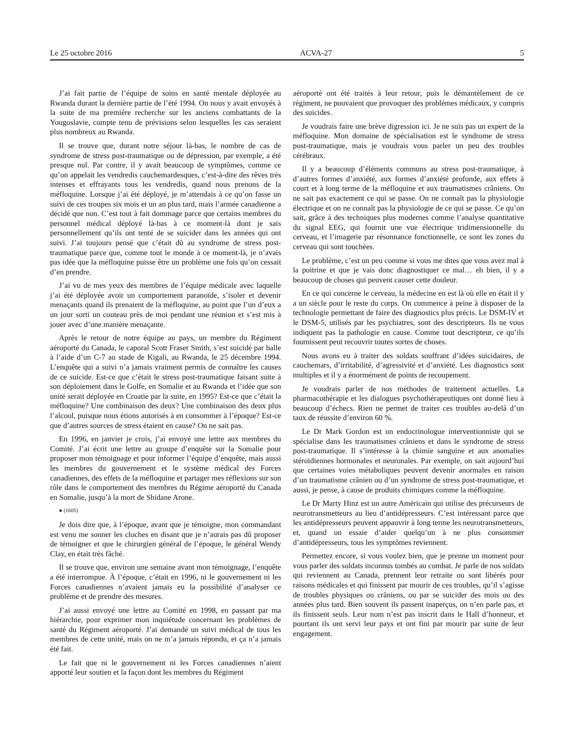Le 25 octobre 2016 ACVA-27 5
J’ai fait partie de l’équipe de soins en santé mentale déployée au Rwanda durant la dernière partie de l’été 1994. On nous y avait envoyés à la suite de ma première recherche sur les anciens combattants de la Yougoslavie, compte tenu de prévisions selon lesquelles les cas seraient plus nombreux au Rwanda.
Il se trouve que, durant notre séjour là-bas, le nombre de cas de syndrome de stress post-traumatique ou de dépression, par exemple, a été presque nul. Par contre, il y avait beaucoup de symptômes, comme ce qu’on appelait les vendredis cauchemardesques, c’est-à-dire des rêves très intenses et effrayants tous les vendredis, quand nous prenons de la méfloquine. Lorsque j’ai été déployé, je m’attendais à ce qu’on fasse un suivi de ces troupes six mois et un an plus tard, mais l’armée canadienne a décidé que non. C’est tout à fait dommage parce que certains membres du personnel médical déployé là-bas à ce moment-là dont je sais personnellement qu’ils ont tenté de se suicider dans les années qui ont suivi. J’ai toujours pensé que c’était dû au syndrome de stress post-traumatique parce que, comme tout le monde à ce moment-là, je n’avais pas idée que la méfloquine puisse être un problème une fois qu’on cessait d’en prendre.
J’ai vu de mes yeux des membres de l’équipe médicale avec laquelle j’ai été déployée avoir un comportement paranoïde, s’isoler et devenir menaçants quand ils prenaient de la méfloquine, au point que l’un d’eux a un jour sorti un couteau près de moi pendant une réunion et s’est mis à jouer avec d’une manière menaçante.
Après le retour de notre équipe au pays, un membre du Régiment aéroporté du Canada, le caporal Scott Fraser Smith, s’est suicidé par balle à l’aide d’un C-7 au stade de Kigali, au Rwanda, le 25 décembre 1994. L’enquête qui a suivi n’a jamais vraiment permis de connaître les causes de ce suicide. Est-ce que c’était le stress post-traumatique faisant suite à son déploiement dans le Golfe, en Somalie et au Rwanda et l’idée que son unité serait déployée en Croatie par la suite, en 1995? Est-ce que c’était la méfloquine? Une combinaison des deux? Une combinaison des deux plus l’alcool, puisque nous étions autorisés à en consommer à l’époque? Est-ce que d’autres sources de stress étaient en cause? On ne sait pas.
En 1996, en janvier je crois, j’ai envoyé une lettre aux membres du Comité. J’ai écrit une lettre au groupe d’enquête sur la Somalie pour proposer mon témoignage et pour informer l’équipe d’enquête, mais aussi les membres du gouvernement et le système médical des Forces canadiennes, des effets de la méfloquine et partager mes réflexions sur son rôle dans le comportement des membres du Régime aéroporté du Canada en Somalie, jusqu’à la mort de Shidane Arone.
● (1605)
Je dois dire que, à l’époque, avant que je témoigne, mon commandant est venu me sonner les cloches en disant que je n’aurais pas dû proposer de témoigner et que le chirurgien général de l’époque, le général Wendy Clay, en était très fâché.
Il se trouve que, environ une semaine avant mon témoignage, l’enquête a été interrompue. À l’époque, c’était en 1996, ni le gouvernement ni les Forces canadiennes n’avaient jamais eu la possibilité d’analyser ce problème et de prendre des mesures.
J’ai aussi envoyé une lettre au Comité en 1998, en passant par ma hiérarchie, pour exprimer mon inquiétude concernant les problèmes de santé du Régiment aéroporté. J’ai demandé un suivi médical de tous les membres de cette unité, mais on ne m’a jamais répondu, et ça n’a jamais été fait.
Le fait que ni le gouvernement ni les Forces canadiennes n’aient apporté leur soutien et la façon dont les membres du Régiment
aéroporté ont été traités à leur retour, puis le démantèlement de ce régiment, ne pouvaient que provoquer des problèmes médicaux, y compris des suicides.
Je voudrais faire une brève digression ici. Je ne suis pas un expert de la méfloquine. Mon domaine de spécialisation est le syndrome de stress post-traumatique, mais je voudrais vous parler un peu des troubles cérébraux.
Il y a beaucoup d’éléments communs au stress post-traumatique, à d’autres formes d’anxiété, aux formes d’anxiété profonde, aux effets à court et à long terme de la méfloquine et aux traumatismes crâniens. On ne sait pas exactement ce qui se passe. On ne connaît pas la physiologie électrique et on ne connaît pas la physiologie de ce qui se passe. Ce qu’on sait, grâce à des techniques plus modernes comme l’analyse quantitative du signal EEG, qui fournit une vue électrique tridimensionnelle du cerveau, et l’imagerie par résonnance fonctionnelle, ce sont les zones du cerveau qui sont touchées.
Le problème, c’est un peu comme si vous me dites que vous avez mal à la poitrine et que je vais donc diagnostiquer ce mal… eh bien, il y a beaucoup de choses qui peuvent causer cette douleur.
En ce qui concerne le cerveau, la médecine en est là où elle en était il y a un siècle pour le reste du corps. On commence à peine à disposer de la technologie permettant de faire des diagnostics plus précis. Le DSM-IV et le DSM-5, utilisés par les psychiatres, sont des descripteurs. Ils ne vous indiquent pas la pathologie en cause. Comme tout descripteur, ce qu’ils fournissent peut recouvrir toutes sortes de choses.
Nous avons eu à traiter des soldats souffrant d’idées suicidaires, de cauchemars, d’irritabilité, d’agressivité et d’anxiété. Les diagnostics sont multiples et il y a énormément de points de recoupement.
Je voudrais parler de nos méthodes de traitement actuelles. La pharmacothérapie et les dialogues psychothérapeutiques ont donné lieu à beaucoup d’échecs. Rien ne permet de traiter ces troubles au-delà d’un taux de réussite d’environ 60 %.
Le Dr Mark Gordon est un endocrinologue interventionniste qui se spécialise dans les traumatismes crâniens et dans le syndrome de stress post-traumatique. Il s’intéresse à la chimie sanguine et aux anomalies stéroïdiennes hormonales et neuronales. Par exemple, on sait aujourd’hui que certaines voies métaboliques peuvent devenir anormales en raison d’un traumatisme crânien ou d’un syndrome de stress post-traumatique, et aussi, je pense, à cause de produits chimiques comme la méfloquine.
Le Dr Marty Hinz est un autre Américain qui utilise des précurseurs de neurotransmetteurs au lieu d’antidépresseurs. C’est intéressant parce que les antidépresseurs peuvent appauvrir à long terme les neurotransmetteurs, et, quand on essaie d’aider quelqu’un à ne plus consommer d’antidépresseurs, tous les symptômes reviennent.
Permettez encore, si vous voulez bien, que je prenne un moment pour vous parler des soldats inconnus tombés au combat. Je parle de nos soldats qui reviennent au Canada, prennent leur retraite ou sont libérés pour raisons médicales et qui finissent par mourir de ces troubles, qu’il s’agisse de troubles physiques ou crâniens, ou par se suicider des mois ou des années plus tard. Bien souvent ils passent inaperçus, on n’en parle pas, et ils finissent seuls. Leur nom n’est pas inscrit dans le Hall d’honneur, et pourtant ils ont servi leur pays et ont fini par mourir par suite de leur engagement.